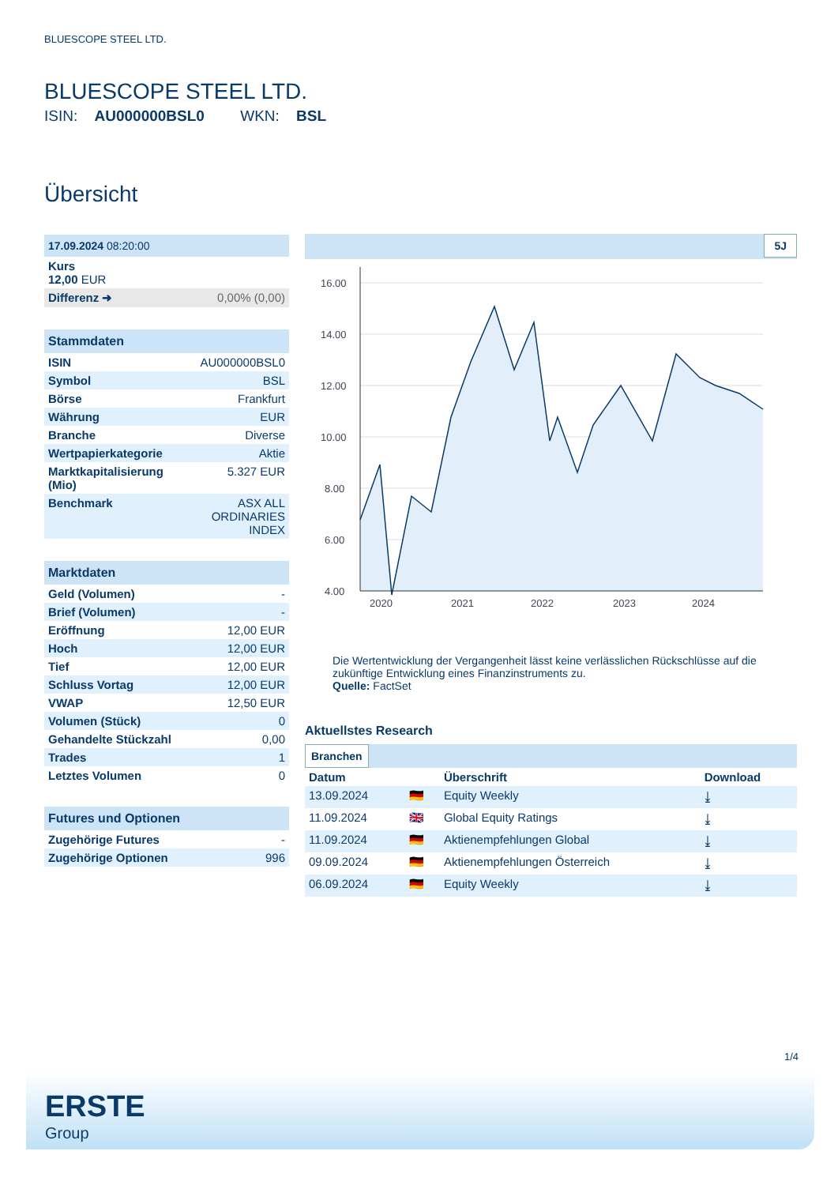BLUESCOPE STEEL LTD.
BLUESCOPE STEEL LTD.
ISIN: AU000000BSL0 WKN: BSL
Übersicht
| 17.09.2024 08:20:00 | |
| Kurs 12,00 EUR | |
| Differenz ➜ | 0,00% (0,00) |
| Stammdaten | |
| ISIN | AU000000BSL0 |
| Symbol | BSL |
| Börse | Frankfurt |
| Währung | EUR |
| Branche | Diverse |
| Wertpapierkategorie | Aktie |
| Marktkapitalisierung (Mio) | 5.327 EUR |
| Benchmark | ASX ALL ORDINARIES INDEX |
| Marktdaten | |
| Geld (Volumen) | - |
| Brief (Volumen) | - |
| Eröffnung | 12,00 EUR |
| Hoch | 12,00 EUR |
| Tief | 12,00 EUR |
| Schluss Vortag | 12,00 EUR |
| VWAP | 12,50 EUR |
| Volumen (Stück) | 0 |
| Gehandelte Stückzahl | 0,00 |
| Trades | 1 |
| Letztes Volumen | 0 |
| Futures und Optionen | |
| Zugehörige Futures | - |
| Zugehörige Optionen | 996 |
5J
16.00
14.00
12.00
10.00
8.00
6.00
4.00
2020
2021
2022
2023
2024
Die Wertentwicklung der Vergangenheit lässt keine verlässlichen Rückschlüsse auf die zukünftige Entwicklung eines Finanzinstruments zu.
Quelle: FactSet
Aktuellstes Research
Branchen
| Datum | | Überschrift | Download |
| --- | --- | --- | --- |
| 13.09.2024 | 🇩🇪 | Equity Weekly | ⤓ |
| 11.09.2024 | 🇬🇧 | Global Equity Ratings | ⤓ |
| 11.09.2024 | 🇩🇪 | Aktienempfehlungen Global | ⤓ |
| 09.09.2024 | 🇩🇪 | Aktienempfehlungen Österreich | ⤓ |
| 06.09.2024 | 🇩🇪 | Equity Weekly | ⤓ |
1/4
ERSTE
Group